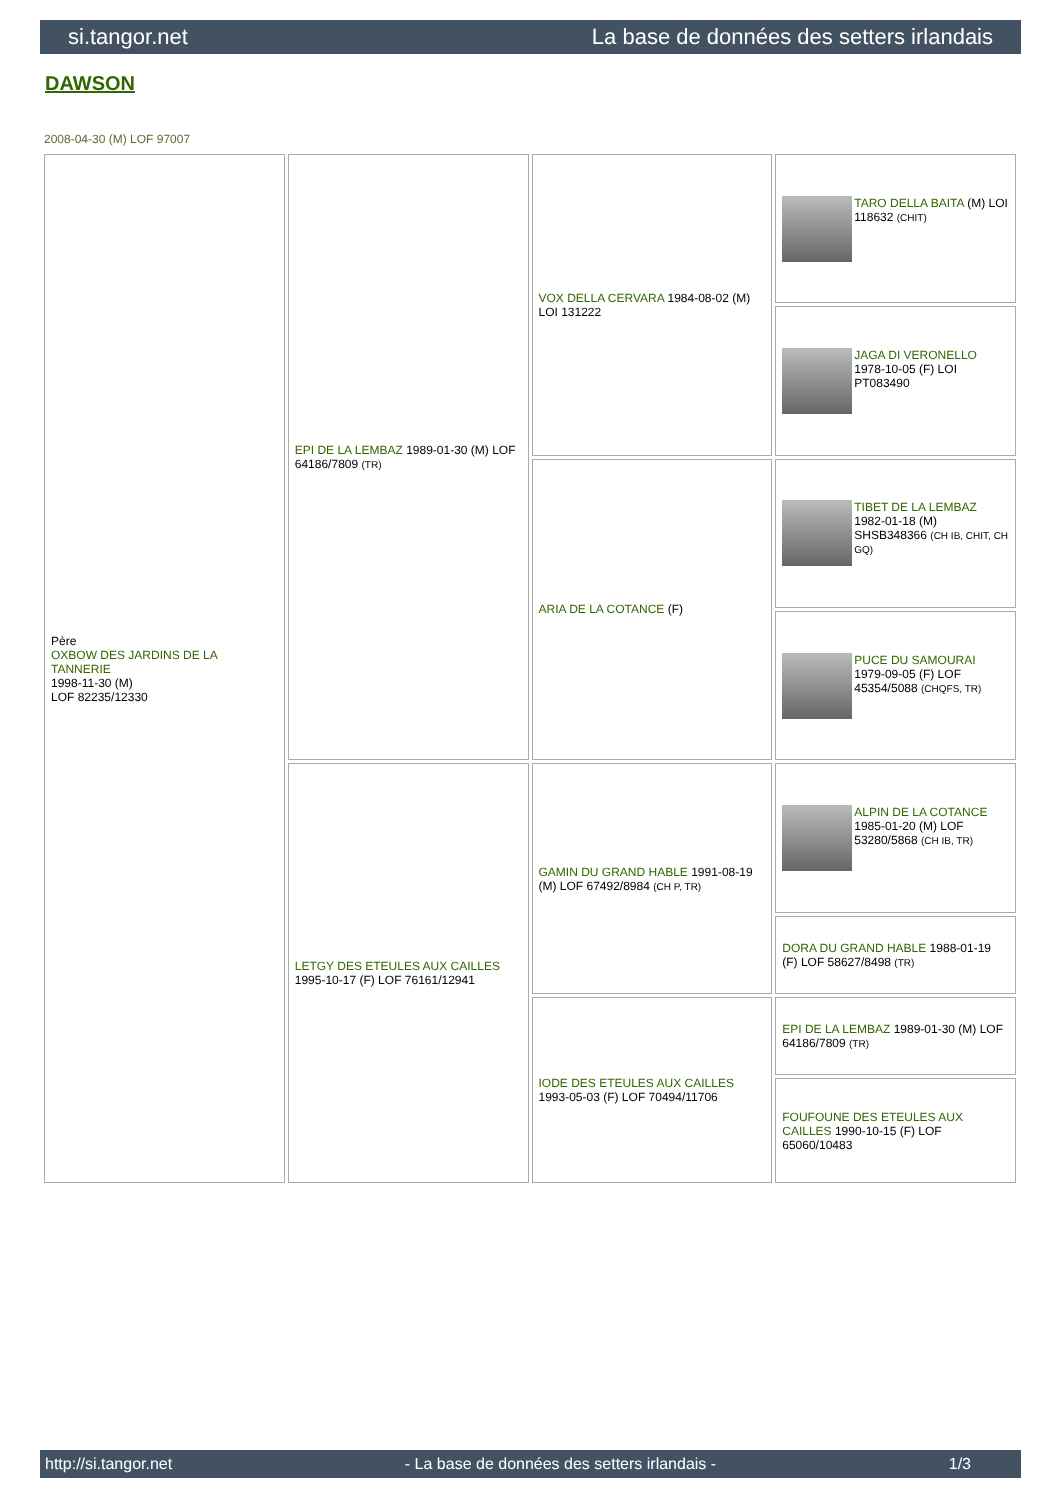si.tangor.net La base de données des setters irlandais
DAWSON
2008-04-30 (M) LOF 97007
| Père OXBOW DES JARDINS DE LA TANNERIE 1998-11-30 (M) LOF 82235/12330 | EPI DE LA LEMBAZ 1989-01-30 (M) LOF 64186/7809 (TR) | VOX DELLA CERVARA 1984-08-02 (M) LOI 131222 | TARO DELLA BAITA (M) LOI 118632 (CHIT) |
| | | | JAGA DI VERONELLO 1978-10-05 (F) LOI PT083490 |
| | | ARIA DE LA COTANCE (F) | TIBET DE LA LEMBAZ 1982-01-18 (M) SHSB348366 (CH IB, CHIT, CH GQ) |
| | | | PUCE DU SAMOURAI 1979-09-05 (F) LOF 45354/5088 (CHQFS, TR) |
| | LETGY DES ETEULES AUX CAILLES 1995-10-17 (F) LOF 76161/12941 | GAMIN DU GRAND HABLE 1991-08-19 (M) LOF 67492/8984 (CH P, TR) | ALPIN DE LA COTANCE 1985-01-20 (M) LOF 53280/5868 (CH IB, TR) |
| | | | DORA DU GRAND HABLE 1988-01-19 (F) LOF 58627/8498 (TR) |
| | | IODE DES ETEULES AUX CAILLES 1993-05-03 (F) LOF 70494/11706 | EPI DE LA LEMBAZ 1989-01-30 (M) LOF 64186/7809 (TR) |
| | | | FOUFOUNE DES ETEULES AUX CAILLES 1990-10-15 (F) LOF 65060/10483 |
http://si.tangor.net - La base de données des setters irlandais - 1/3